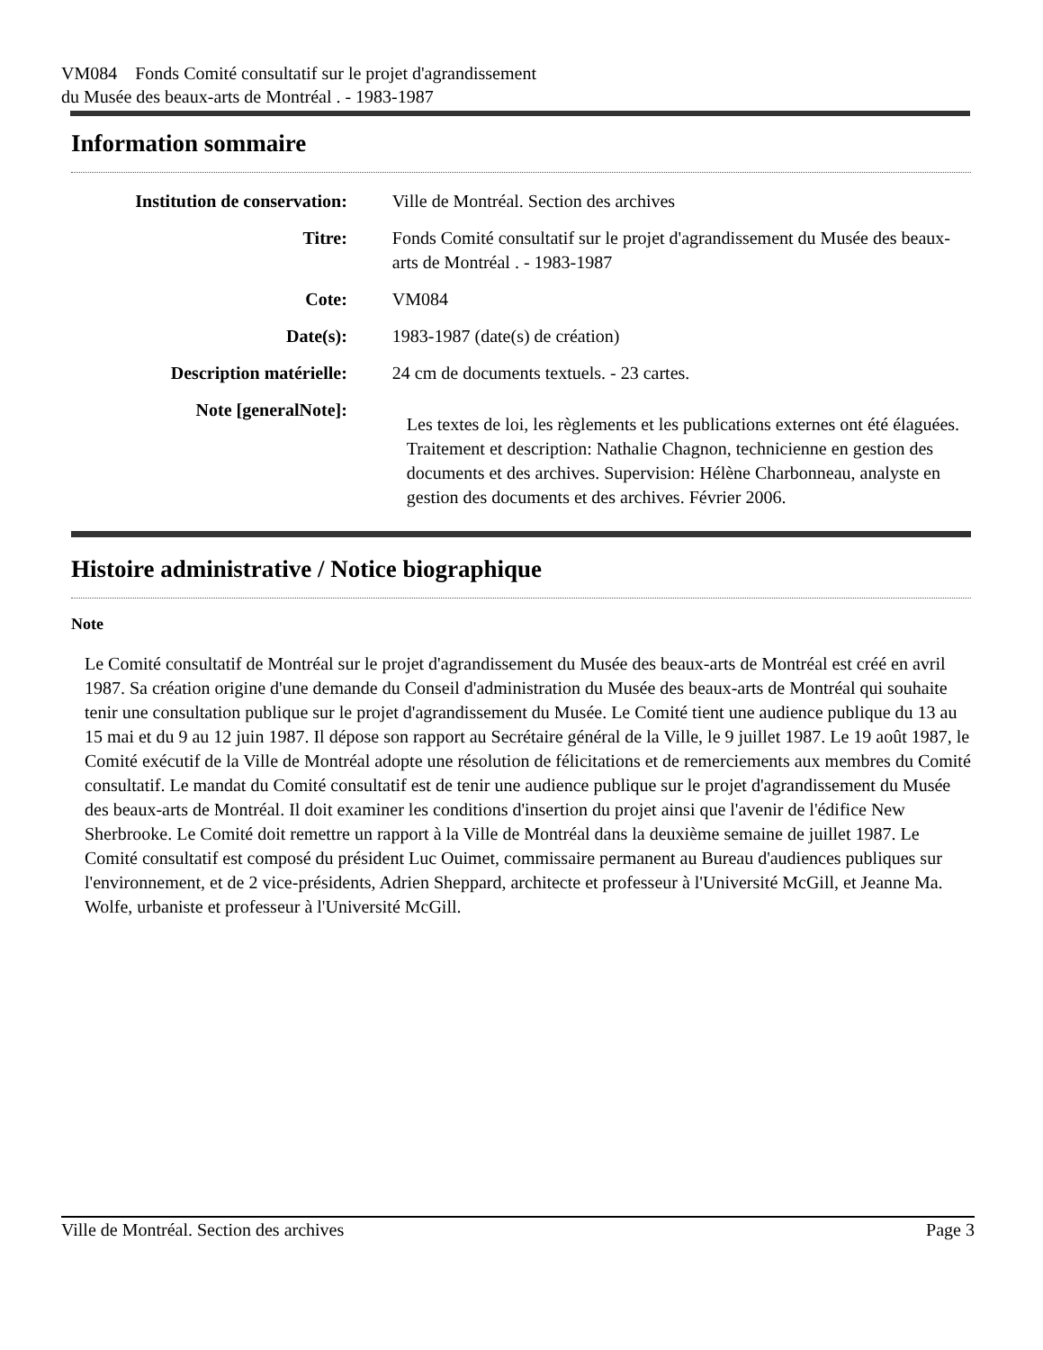VM084 Fonds Comité consultatif sur le projet d'agrandissement
du Musée des beaux-arts de Montréal . - 1983-1987
Information sommaire
| Institution de conservation: | Ville de Montréal. Section des archives |
| Titre: | Fonds Comité consultatif sur le projet d'agrandissement du Musée des beaux-arts de Montréal . - 1983-1987 |
| Cote: | VM084 |
| Date(s): | 1983-1987 (date(s) de création) |
| Description matérielle: | 24 cm de documents textuels. - 23 cartes. |
| Note [generalNote]: | Les textes de loi, les règlements et les publications externes ont été élaguées. Traitement et description: Nathalie Chagnon, technicienne en gestion des documents et des archives. Supervision: Hélène Charbonneau, analyste en gestion des documents et des archives. Février 2006. |
Histoire administrative / Notice biographique
Note
Le Comité consultatif de Montréal sur le projet d'agrandissement du Musée des beaux-arts de Montréal est créé en avril 1987. Sa création origine d'une demande du Conseil d'administration du Musée des beaux-arts de Montréal qui souhaite tenir une consultation publique sur le projet d'agrandissement du Musée. Le Comité tient une audience publique du 13 au 15 mai et du 9 au 12 juin 1987. Il dépose son rapport au Secrétaire général de la Ville, le 9 juillet 1987. Le 19 août 1987, le Comité exécutif de la Ville de Montréal adopte une résolution de félicitations et de remerciements aux membres du Comité consultatif. Le mandat du Comité consultatif est de tenir une audience publique sur le projet d'agrandissement du Musée des beaux-arts de Montréal. Il doit examiner les conditions d'insertion du projet ainsi que l'avenir de l'édifice New Sherbrooke. Le Comité doit remettre un rapport à la Ville de Montréal dans la deuxième semaine de juillet 1987. Le Comité consultatif est composé du président Luc Ouimet, commissaire permanent au Bureau d'audiences publiques sur l'environnement, et de 2 vice-présidents, Adrien Sheppard, architecte et professeur à l'Université McGill, et Jeanne Ma. Wolfe, urbaniste et professeur à l'Université McGill.
Ville de Montréal. Section des archives Page 3